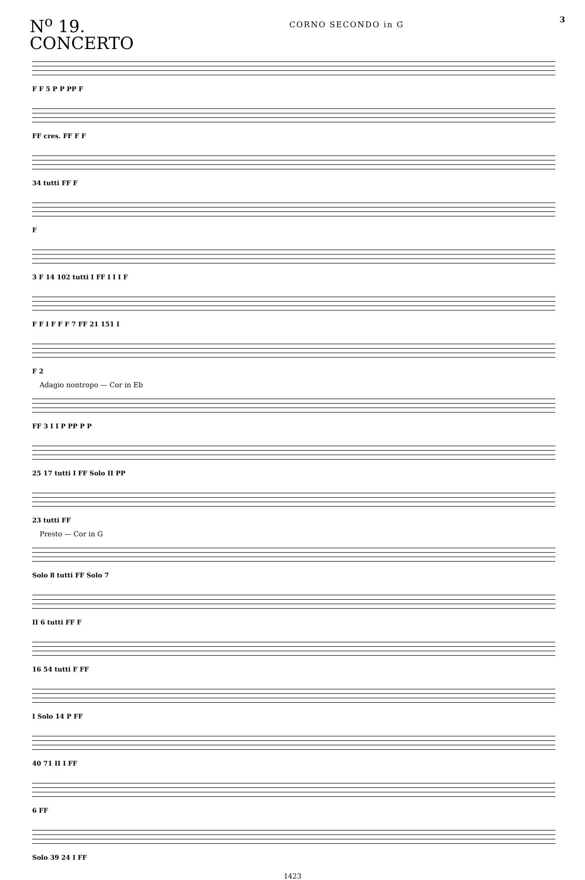N<sup>o</sup> 19.
CONCERTO
CORNO SECONDO in G
3
F F 5 P P PP F
FF cres. FF F F
34 tutti FF F
F
3 F 14 102 tutti I FF I I I F
F F I F F F 7 FF 21 151 I
F 2
Adagio nontropo — Cor in Eb
FF 3 I I P PP P P
25 17 tutti I FF Solo II PP
23 tutti FF
Presto — Cor in G
Solo 8 tutti FF Solo 7
II 6 tutti FF F
16 54 tutti F FF
I Solo 14 P FF
40 71 II I FF
6 FF
Solo 39 24 I FF
1423